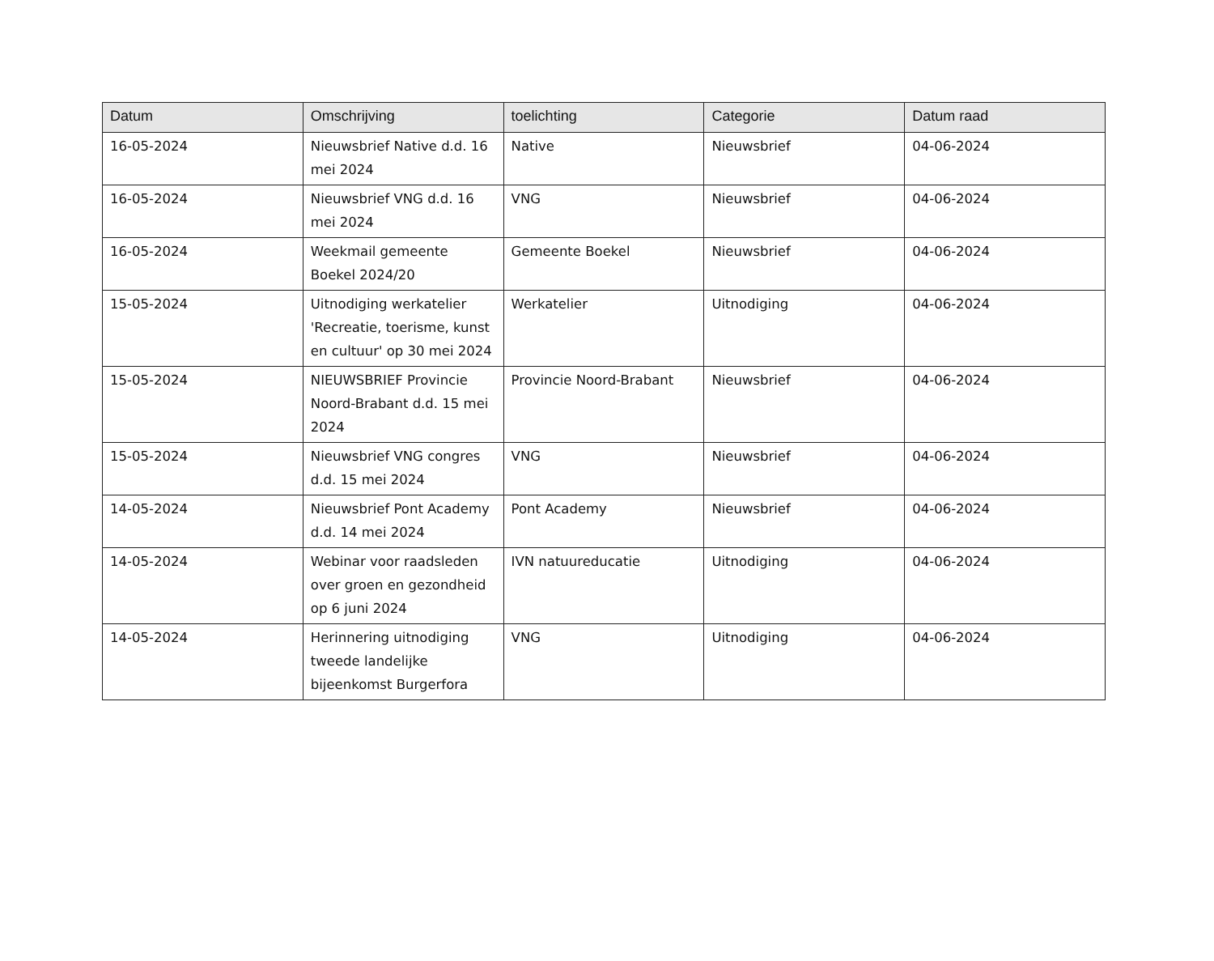| Datum | Omschrijving | toelichting | Categorie | Datum raad |
| --- | --- | --- | --- | --- |
| 16-05-2024 | Nieuwsbrief Native d.d. 16 mei 2024 | Native | Nieuwsbrief | 04-06-2024 |
| 16-05-2024 | Nieuwsbrief VNG d.d. 16 mei 2024 | VNG | Nieuwsbrief | 04-06-2024 |
| 16-05-2024 | Weekmail gemeente Boekel 2024/20 | Gemeente Boekel | Nieuwsbrief | 04-06-2024 |
| 15-05-2024 | Uitnodiging werkatelier 'Recreatie, toerisme, kunst en cultuur' op 30 mei 2024 | Werkatelier | Uitnodiging | 04-06-2024 |
| 15-05-2024 | NIEUWSBRIEF Provincie Noord-Brabant d.d. 15 mei 2024 | Provincie Noord-Brabant | Nieuwsbrief | 04-06-2024 |
| 15-05-2024 | Nieuwsbrief VNG congres d.d. 15 mei 2024 | VNG | Nieuwsbrief | 04-06-2024 |
| 14-05-2024 | Nieuwsbrief Pont Academy d.d. 14 mei 2024 | Pont Academy | Nieuwsbrief | 04-06-2024 |
| 14-05-2024 | Webinar voor raadsleden over groen en gezondheid op 6 juni 2024 | IVN natuureducatie | Uitnodiging | 04-06-2024 |
| 14-05-2024 | Herinnering uitnodiging tweede landelijke bijeenkomst Burgerfora | VNG | Uitnodiging | 04-06-2024 |